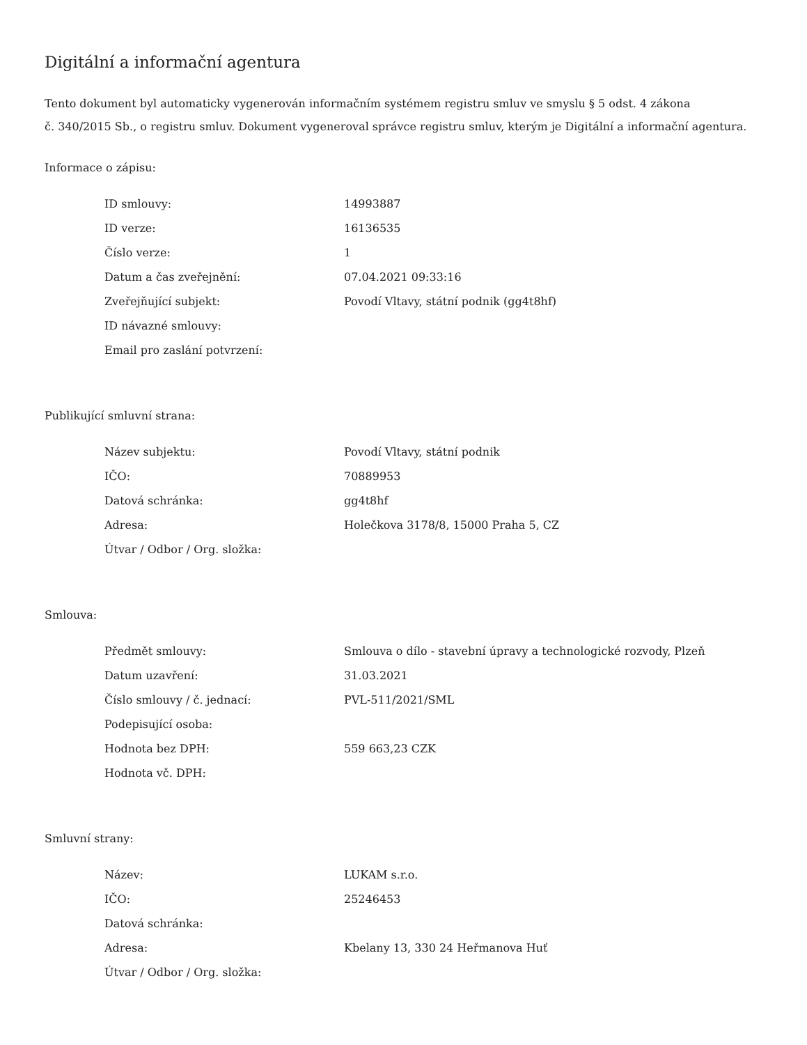Digitální a informační agentura
Tento dokument byl automaticky vygenerován informačním systémem registru smluv ve smyslu § 5 odst. 4 zákona
č. 340/2015 Sb., o registru smluv. Dokument vygeneroval správce registru smluv, kterým je Digitální a informační agentura.
Informace o zápisu:
| ID smlouvy: | 14993887 |
| ID verze: | 16136535 |
| Číslo verze: | 1 |
| Datum a čas zveřejnění: | 07.04.2021 09:33:16 |
| Zveřejňující subjekt: | Povodí Vltavy, státní podnik (gg4t8hf) |
| ID návazné smlouvy: | |
| Email pro zaslání potvrzení: | |
Publikující smluvní strana:
| Název subjektu: | Povodí Vltavy, státní podnik |
| IČO: | 70889953 |
| Datová schránka: | gg4t8hf |
| Adresa: | Holečkova 3178/8, 15000 Praha 5, CZ |
| Útvar / Odbor / Org. složka: | |
Smlouva:
| Předmět smlouvy: | Smlouva o dílo - stavební úpravy a technologické rozvody, Plzeň |
| Datum uzavření: | 31.03.2021 |
| Číslo smlouvy / č. jednací: | PVL-511/2021/SML |
| Podepisující osoba: | |
| Hodnota bez DPH: | 559 663,23 CZK |
| Hodnota vč. DPH: | |
Smluvní strany:
| Název: | LUKAM s.r.o. |
| IČO: | 25246453 |
| Datová schránka: | |
| Adresa: | Kbelany 13, 330 24 Heřmanova Huť |
| Útvar / Odbor / Org. složka: | |